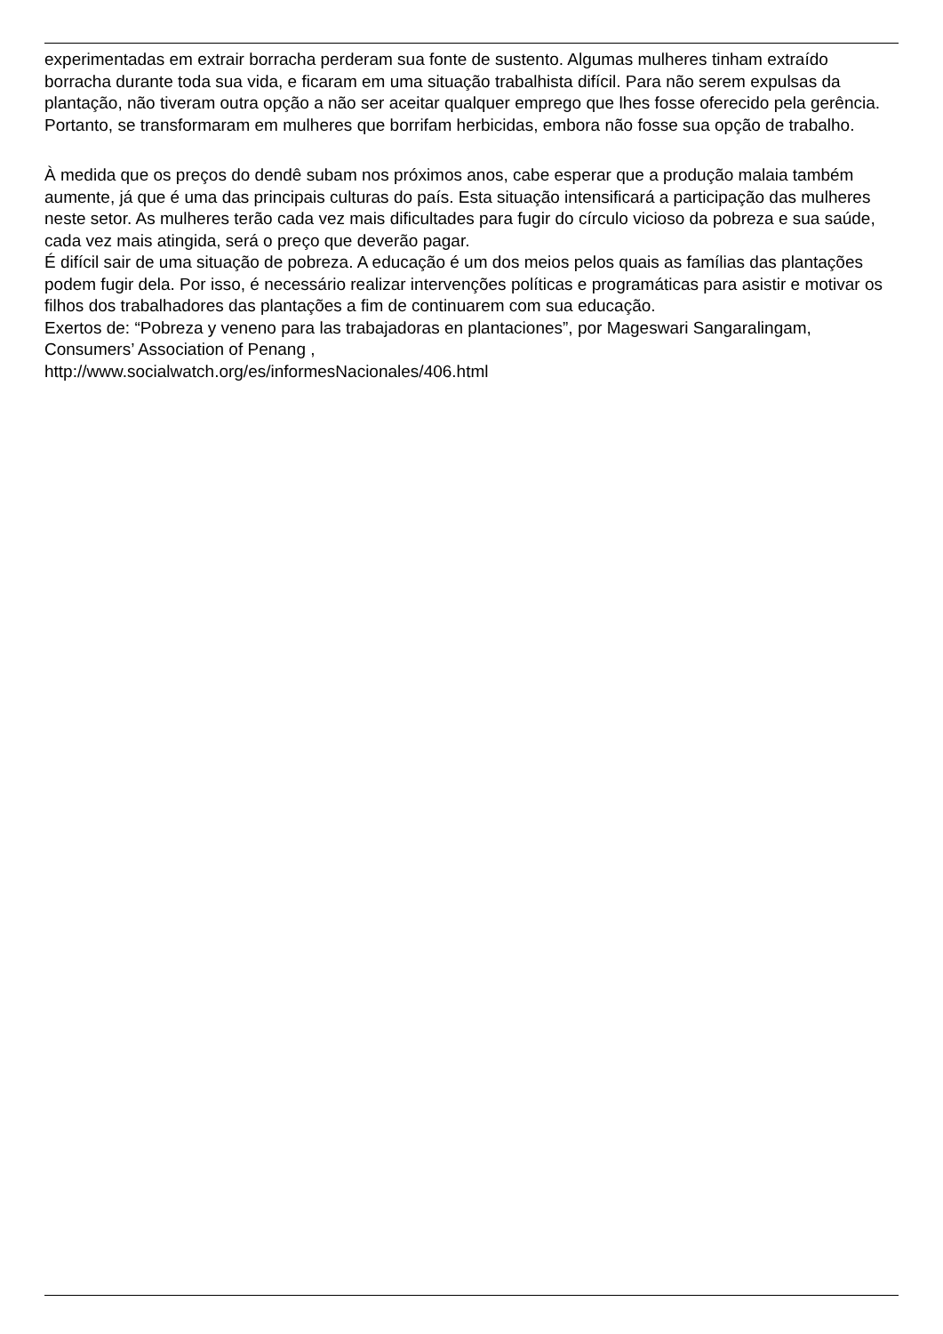experimentadas em extrair borracha perderam sua fonte de sustento. Algumas mulheres tinham extraído borracha durante toda sua vida, e ficaram em uma situação trabalhista difícil. Para não serem expulsas da plantação, não tiveram outra opção a não ser aceitar qualquer emprego que lhes fosse oferecido pela gerência. Portanto, se transformaram em mulheres que borrifam herbicidas, embora não fosse sua opção de trabalho.
À medida que os preços do dendê subam nos próximos anos, cabe esperar que a produção malaia também aumente, já que é uma das principais culturas do país. Esta situação intensificará a participação das mulheres neste setor. As mulheres terão cada vez mais dificultades para fugir do círculo vicioso da pobreza e sua saúde, cada vez mais atingida, será o preço que deverão pagar.
É difícil sair de uma situação de pobreza. A educação é um dos meios pelos quais as famílias das plantações podem fugir dela. Por isso, é necessário realizar intervenções políticas e programáticas para asistir e motivar os filhos dos trabalhadores das plantações a fim de continuarem com sua educação.
Exertos de: “Pobreza y veneno para las trabajadoras en plantaciones”, por Mageswari Sangaralingam, Consumers’ Association of Penang ,
http://www.socialwatch.org/es/informesNacionales/406.html